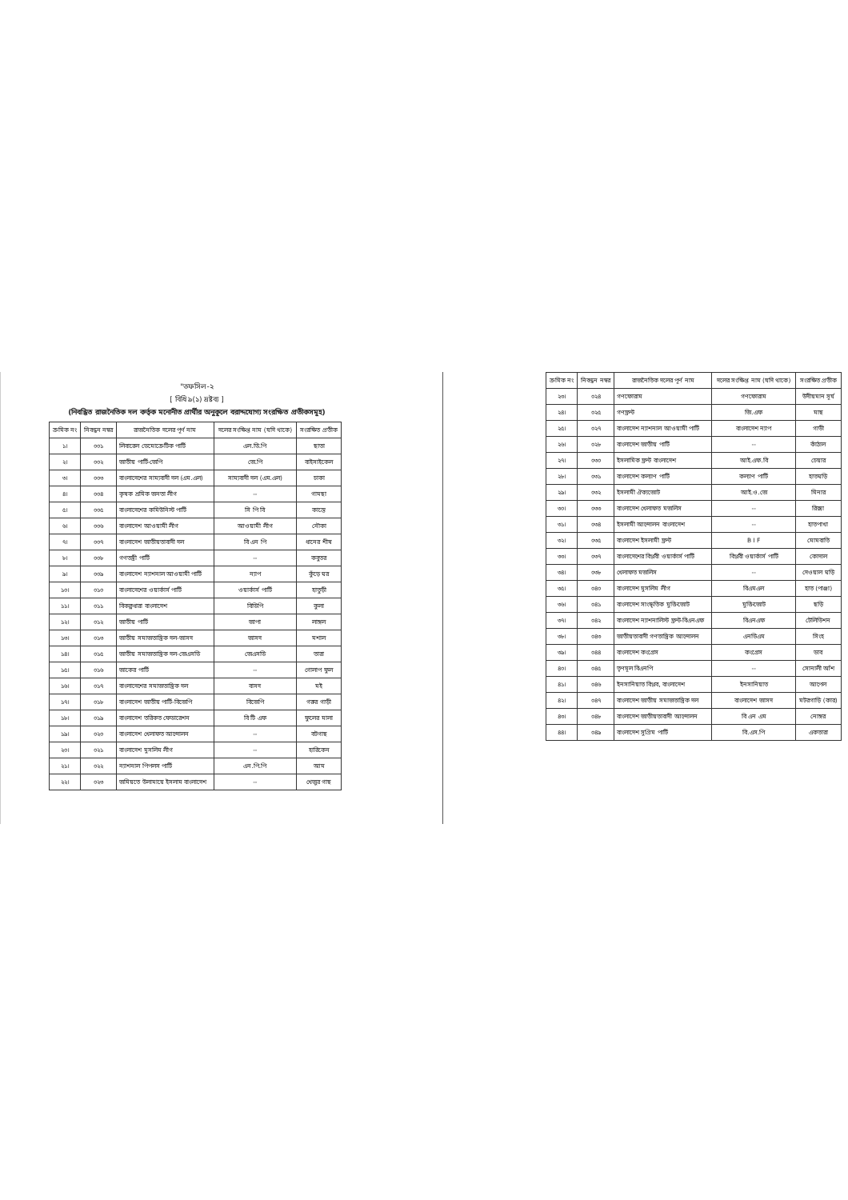"তফসিল-২
[ বিধি ৯(১) দ্রষ্টব্য ]
(নিবন্ধিত রাজনৈতিক দল কর্তৃক মনোনীত প্রার্থীর অনুকূলে বরাদ্দযোগ্য সংরক্ষিত প্রতীকসমূহ)
| ক্রমিক নং | নিবন্ধন নম্বর | রাজনৈতিক দলের পূর্ণ নাম | দলের সংক্ষিপ্ত নাম (যদি থাকে) | সংরক্ষিত প্রতীক |
| --- | --- | --- | --- | --- |
| ১। | ০০১ | লিবারেল ডেমোক্রেটিক পার্টি | এল.ডি.পি | ছাতা |
| ২। | ০০২ | জাতীয় পার্টি-জেপি | জে.পি | বাইসাইকেল |
| ৩। | ০০৩ | বাংলাদেশের সাম্যবাদী দল (এম.এল) | সাম্যবাদী দল (এম.এল) | চাকা |
| ৪। | ০০৪ | কৃষক শ্রমিক জনতা লীগ | -- | গামছা |
| ৫। | ০০৫ | বাংলাদেশের কমিউনিস্ট পার্টি | সি পি বি | কাস্তে |
| ৬। | ০০৬ | বাংলাদেশ আওয়ামী লীগ | আওয়ামী লীগ | নৌকা |
| ৭। | ০০৭ | বাংলাদেশ জাতীয়তাবাদী দল | বি এন পি | ধানের শীষ |
| ৮। | ০০৮ | গণতন্ত্রী পার্টি | -- | কবুতর |
| ৯। | ০০৯ | বাংলাদেশ ন্যাশনাল আওয়ামী পার্টি | ন্যাপ | কুঁড়ে ঘর |
| ১০। | ০১০ | বাংলাদেশের ওয়ার্কার্স পার্টি | ওয়ার্কার্স পার্টি | হাতুড়ী |
| ১১। | ০১১ | বিকল্পধারা বাংলাদেশ | বিডিপি | কুলা |
| ১২। | ০১২ | জাতীয় পার্টি | জাপা | লাঙ্গল |
| ১৩। | ০১৩ | জাতীয় সমাজতান্ত্রিক দল-জাসদ | জাসদ | মশাল |
| ১৪। | ০১৫ | জাতীয় সমাজতান্ত্রিক দল-জেএসডি | জেএসডি | তারা |
| ১৫। | ০১৬ | জাকের পার্টি | -- | গোলাপ ফুল |
| ১৬। | ০১৭ | বাংলাদেশের সমাজতান্ত্রিক দল | বাসদ | মই |
| ১৭। | ০১৮ | বাংলাদেশ জাতীয় পার্টি-বিজেপি | বিজেপি | গরুর গাড়ী |
| ১৮। | ০১৯ | বাংলাদেশ তরিকত ফেডারেশন | বি টি এফ | ফুলের মালা |
| ১৯। | ০২০ | বাংলাদেশ খেলাফত আন্দোলন | -- | বটগাছ |
| ২০। | ০২১ | বাংলাদেশ মুসলিম লীগ | -- | হারিকেন |
| ২১। | ০২২ | ন্যাশনাল পিপলস পার্টি | এন.পি.পি | আম |
| ২২। | ০২৩ | জমিয়তে উলামায়ে ইসলাম বাংলাদেশ | -- | খেজুর গাছ |
| ক্রমিক নং | নিবন্ধন নম্বর | রাজনৈতিক দলের পূর্ণ নাম | দলের সংক্ষিপ্ত নাম (যদি থাকে) | সংরক্ষিত প্রতীক |
| --- | --- | --- | --- | --- |
| ২৩। | ০২৪ | গণফোরাম | গণফোরাম | উদীয়মান সূর্য |
| ২৪। | ০২৫ | গণফ্রন্ট | জি.এফ | মাছ |
| ২৫। | ০২৭ | বাংলাদেশ ন্যাশনাল আওয়ামী পার্টি | বাংলাদেশ ন্যাপ | গাভী |
| ২৬। | ০২৮ | বাংলাদেশ জাতীয় পার্টি | -- | কাঁঠাল |
| ২৭। | ০৩০ | ইসলামিক ফ্রন্ট বাংলাদেশ | আই.এফ.বি | চেয়ার |
| ২৮। | ০৩১ | বাংলাদেশ কল্যাণ পার্টি | কল্যাণ পার্টি | হাতঘড়ি |
| ২৯। | ০৩২ | ইসলামী ঐক্যজোট | আই.ও.জে | মিনার |
| ৩০। | ০৩৩ | বাংলাদেশ খেলাফত মজলিস | -- | রিক্সা |
| ৩১। | ০৩৪ | ইসলামী আন্দোলন বাংলাদেশ | -- | হাতপাখা |
| ৩২। | ০৩৫ | বাংলাদেশ ইসলামী ফ্রন্ট | B I F | মোমবাতি |
| ৩৩। | ০৩৭ | বাংলাদেশের বিপ্লবী ওয়ার্কার্স পার্টি | বিপ্লবী ওয়ার্কার্স পার্টি | কোদাল |
| ৩৪। | ০৩৮ | খেলাফত মজলিস | -- | দেওয়াল ঘড়ি |
| ৩৫। | ০৪০ | বাংলাদেশ মুসলিম লীগ | বিএমএল | হাত (পাঞ্জা) |
| ৩৬। | ০৪১ | বাংলাদেশ সাংস্কৃতিক মুক্তিজোট | মুক্তিজোট | ছড়ি |
| ৩৭। | ০৪২ | বাংলাদেশ ন্যাশনালিস্ট ফ্রন্ট-বিএনএফ | বিএনএফ | টেলিভিশন |
| ৩৮। | ০৪৩ | জাতীয়তাবাদী গণতান্ত্রিক আন্দোলন | এনডিএম | সিংহ |
| ৩৯। | ০৪৪ | বাংলাদেশ কংগ্রেস | কংগ্রেস | ডাব |
| ৪০। | ০৪৫ | তৃণমূল বিএনপি | -- | সোনালী আঁশ |
| ৪১। | ০৪৬ | ইনসানিয়াত বিপ্লব, বাংলাদেশ | ইনসানিয়াত | আপেল |
| ৪২। | ০৪৭ | বাংলাদেশ জাতীয় সমাজতান্ত্রিক দল | বাংলাদেশ জাসদ | মটরগাড়ি (কার) |
| ৪৩। | ০৪৮ | বাংলাদেশ জাতীয়তাবাদী আন্দোলন | বি এন এম | নোঙ্গর |
| ৪৪। | ০৪৯ | বাংলাদেশ সুপ্রিম পার্টি | বি.এস.পি | একতারা |